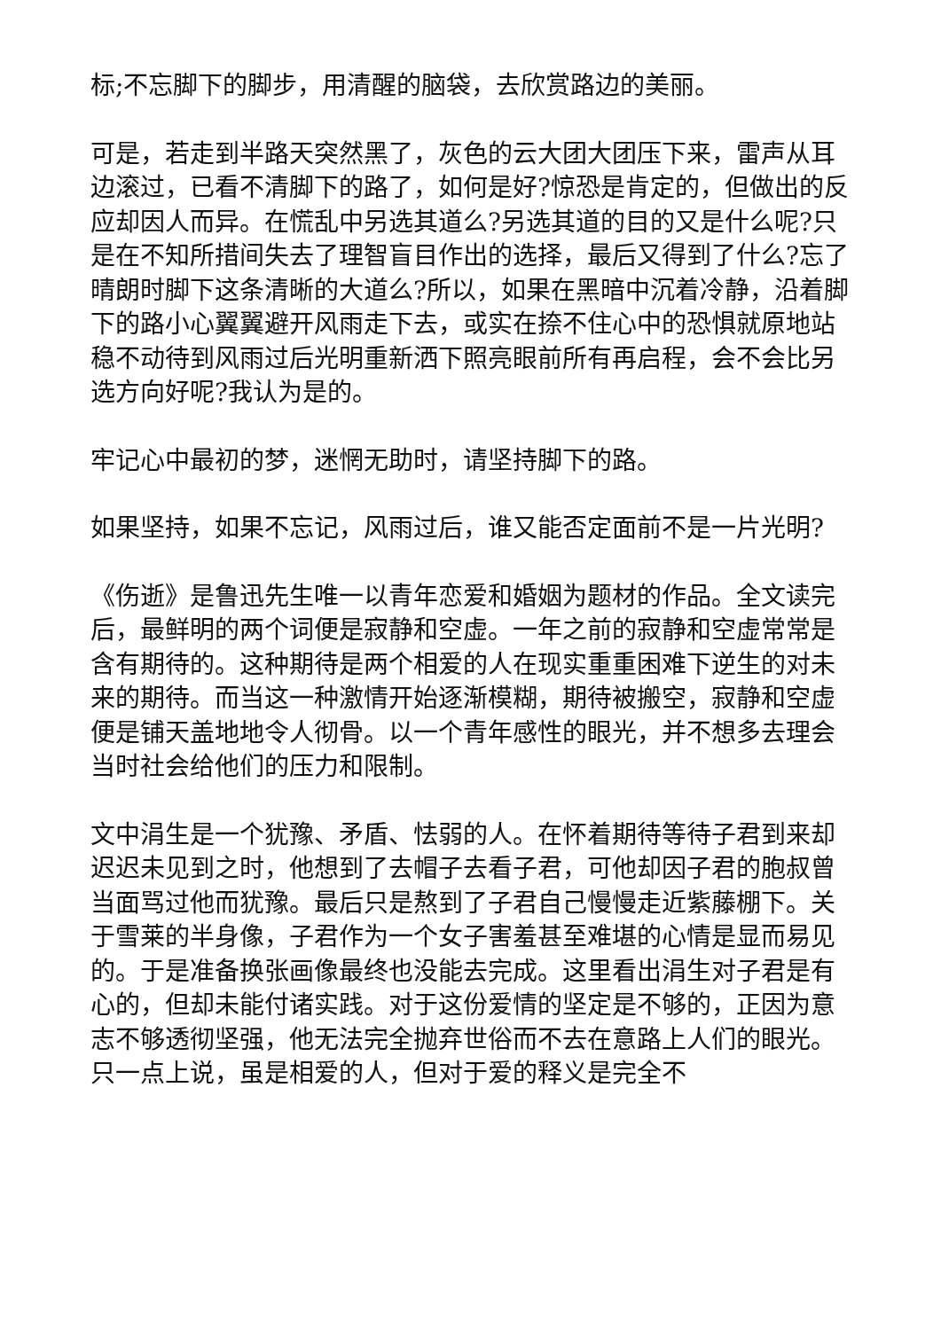标;不忘脚下的脚步，用清醒的脑袋，去欣赏路边的美丽。
可是，若走到半路天突然黑了，灰色的云大团大团压下来，雷声从耳边滚过，已看不清脚下的路了，如何是好?惊恐是肯定的，但做出的反应却因人而异。在慌乱中另选其道么?另选其道的目的又是什么呢?只是在不知所措间失去了理智盲目作出的选择，最后又得到了什么?忘了晴朗时脚下这条清晰的大道么?所以，如果在黑暗中沉着冷静，沿着脚下的路小心翼翼避开风雨走下去，或实在捺不住心中的恐惧就原地站稳不动待到风雨过后光明重新洒下照亮眼前所有再启程，会不会比另选方向好呢?我认为是的。
牢记心中最初的梦，迷惘无助时，请坚持脚下的路。
如果坚持，如果不忘记，风雨过后，谁又能否定面前不是一片光明?
《伤逝》是鲁迅先生唯一以青年恋爱和婚姻为题材的作品。全文读完后，最鲜明的两个词便是寂静和空虚。一年之前的寂静和空虚常常是含有期待的。这种期待是两个相爱的人在现实重重困难下逆生的对未来的期待。而当这一种激情开始逐渐模糊，期待被搬空，寂静和空虚便是铺天盖地地令人彻骨。以一个青年感性的眼光，并不想多去理会当时社会给他们的压力和限制。
文中涓生是一个犹豫、矛盾、怯弱的人。在怀着期待等待子君到来却迟迟未见到之时，他想到了去帽子去看子君，可他却因子君的胞叔曾当面骂过他而犹豫。最后只是熬到了子君自己慢慢走近紫藤棚下。关于雪莱的半身像，子君作为一个女子害羞甚至难堪的心情是显而易见的。于是准备换张画像最终也没能去完成。这里看出涓生对子君是有心的，但却未能付诸实践。对于这份爱情的坚定是不够的，正因为意志不够透彻坚强，他无法完全抛弃世俗而不去在意路上人们的眼光。只一点上说，虽是相爱的人，但对于爱的释义是完全不